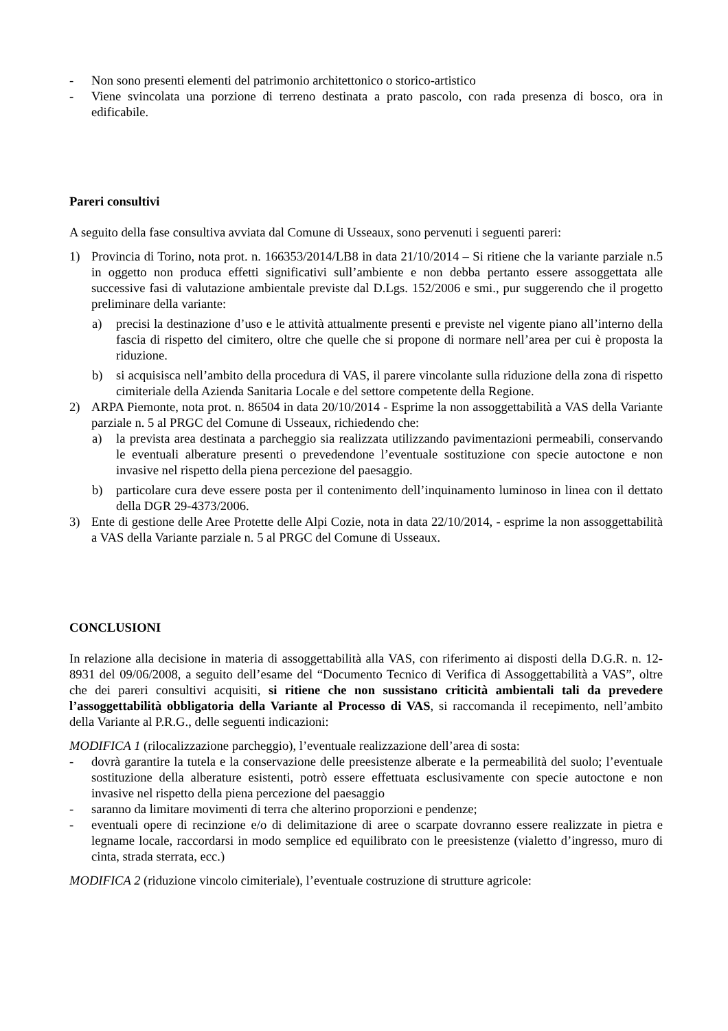- Non sono presenti elementi del patrimonio architettonico o storico-artistico
- Viene svincolata una porzione di terreno destinata a prato pascolo, con rada presenza di bosco, ora in edificabile.
Pareri consultivi
A seguito della fase consultiva avviata dal Comune di Usseaux, sono pervenuti i seguenti pareri:
1) Provincia di Torino, nota prot. n. 166353/2014/LB8 in data 21/10/2014 – Si ritiene che la variante parziale n.5 in oggetto non produca effetti significativi sull’ambiente e non debba pertanto essere assoggettata alle successive fasi di valutazione ambientale previste dal D.Lgs. 152/2006 e smi., pur suggerendo che il progetto preliminare della variante:
a) precisi la destinazione d’uso e le attività attualmente presenti e previste nel vigente piano all’interno della fascia di rispetto del cimitero, oltre che quelle che si propone di normare nell’area per cui è proposta la riduzione.
b) si acquisisca nell’ambito della procedura di VAS, il parere vincolante sulla riduzione della zona di rispetto cimiteriale della Azienda Sanitaria Locale e del settore competente della Regione.
2) ARPA Piemonte, nota prot. n. 86504 in data 20/10/2014 - Esprime la non assoggettabilità a VAS della Variante parziale n. 5 al PRGC del Comune di Usseaux, richiedendo che:
a) la prevista area destinata a parcheggio sia realizzata utilizzando pavimentazioni permeabili, conservando le eventuali alberature presenti o prevedendone l’eventuale sostituzione con specie autoctone e non invasive nel rispetto della piena percezione del paesaggio.
b) particolare cura deve essere posta per il contenimento dell’inquinamento luminoso in linea con il dettato della DGR 29-4373/2006.
3) Ente di gestione delle Aree Protette delle Alpi Cozie, nota in data 22/10/2014, - esprime la non assoggettabilità a VAS della Variante parziale n. 5 al PRGC del Comune di Usseaux.
CONCLUSIONI
In relazione alla decisione in materia di assoggettabilità alla VAS, con riferimento ai disposti della D.G.R. n. 12-8931 del 09/06/2008, a seguito dell’esame del “Documento Tecnico di Verifica di Assoggettabilità a VAS”, oltre che dei pareri consultivi acquisiti, si ritiene che non sussistano criticità ambientali tali da prevedere l’assoggettabilità obbligatoria della Variante al Processo di VAS, si raccomanda il recepimento, nell’ambito della Variante al P.R.G., delle seguenti indicazioni:
MODIFICA 1 (rilocalizzazione parcheggio), l’eventuale realizzazione dell’area di sosta:
- dovrà garantire la tutela e la conservazione delle preesistenze alberate e la permeabilità del suolo; l’eventuale sostituzione della alberature esistenti, potrò essere effettuata esclusivamente con specie autoctone e non invasive nel rispetto della piena percezione del paesaggio
- saranno da limitare movimenti di terra che alterino proporzioni e pendenze;
- eventuali opere di recinzione e/o di delimitazione di aree o scarpate dovranno essere realizzate in pietra e legname locale, raccordarsi in modo semplice ed equilibrato con le preesistenze (vialetto d’ingresso, muro di cinta, strada sterrata, ecc.)
MODIFICA 2 (riduzione vincolo cimiteriale), l’eventuale costruzione di strutture agricole: